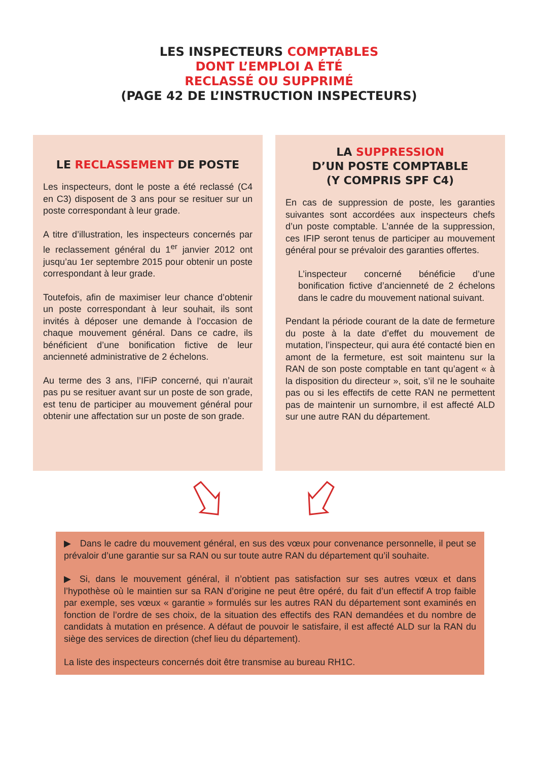LES INSPECTEURS COMPTABLES
DONT L’EMPLOI A ÉTÉ
RECLASSÉ OU SUPPRIMÉ
(PAGE 42 DE L’INSTRUCTION INSPECTEURS)
LE RECLASSEMENT DE POSTE
Les inspecteurs, dont le poste a été reclassé (C4 en C3) disposent de 3 ans pour se resituer sur un poste correspondant à leur grade.
A titre d’illustration, les inspecteurs concernés par le reclassement général du 1<sup>er</sup> janvier 2012 ont jusqu’au 1er septembre 2015 pour obtenir un poste correspondant à leur grade.
Toutefois, afin de maximiser leur chance d’obtenir un poste correspondant à leur souhait, ils sont invités à déposer une demande à l’occasion de chaque mouvement général. Dans ce cadre, ils bénéficient d’une bonification fictive de leur ancienneté administrative de 2 échelons.
Au terme des 3 ans, l’IFiP concerné, qui n’aurait pas pu se resituer avant sur un poste de son grade, est tenu de participer au mouvement général pour obtenir une affectation sur un poste de son grade.
LA SUPPRESSION
D’UN POSTE COMPTABLE
(Y COMPRIS SPF C4)
En cas de suppression de poste, les garanties suivantes sont accordées aux inspecteurs chefs d’un poste comptable. L’année de la suppression, ces IFIP seront tenus de participer au mouvement général pour se prévaloir des garanties offertes.
L’inspecteur concerné bénéficie d’une bonification fictive d’ancienneté de 2 échelons dans le cadre du mouvement national suivant.
Pendant la période courant de la date de fermeture du poste à la date d’effet du mouvement de mutation, l’inspecteur, qui aura été contacté bien en amont de la fermeture, est soit maintenu sur la RAN de son poste comptable en tant qu’agent « à la disposition du directeur », soit, s’il ne le souhaite pas ou si les effectifs de cette RAN ne permettent pas de maintenir un surnombre, il est affecté ALD sur une autre RAN du département.
▶ Dans le cadre du mouvement général, en sus des vœux pour convenance personnelle, il peut se prévaloir d’une garantie sur sa RAN ou sur toute autre RAN du département qu’il souhaite.
▶ Si, dans le mouvement général, il n’obtient pas satisfaction sur ses autres vœux et dans l’hypothèse où le maintien sur sa RAN d’origine ne peut être opéré, du fait d’un effectif A trop faible par exemple, ses vœux « garantie » formulés sur les autres RAN du département sont examinés en fonction de l’ordre de ses choix, de la situation des effectifs des RAN demandées et du nombre de candidats à mutation en présence. A défaut de pouvoir le satisfaire, il est affecté ALD sur la RAN du siège des services de direction (chef lieu du département).
La liste des inspecteurs concernés doit être transmise au bureau RH1C.